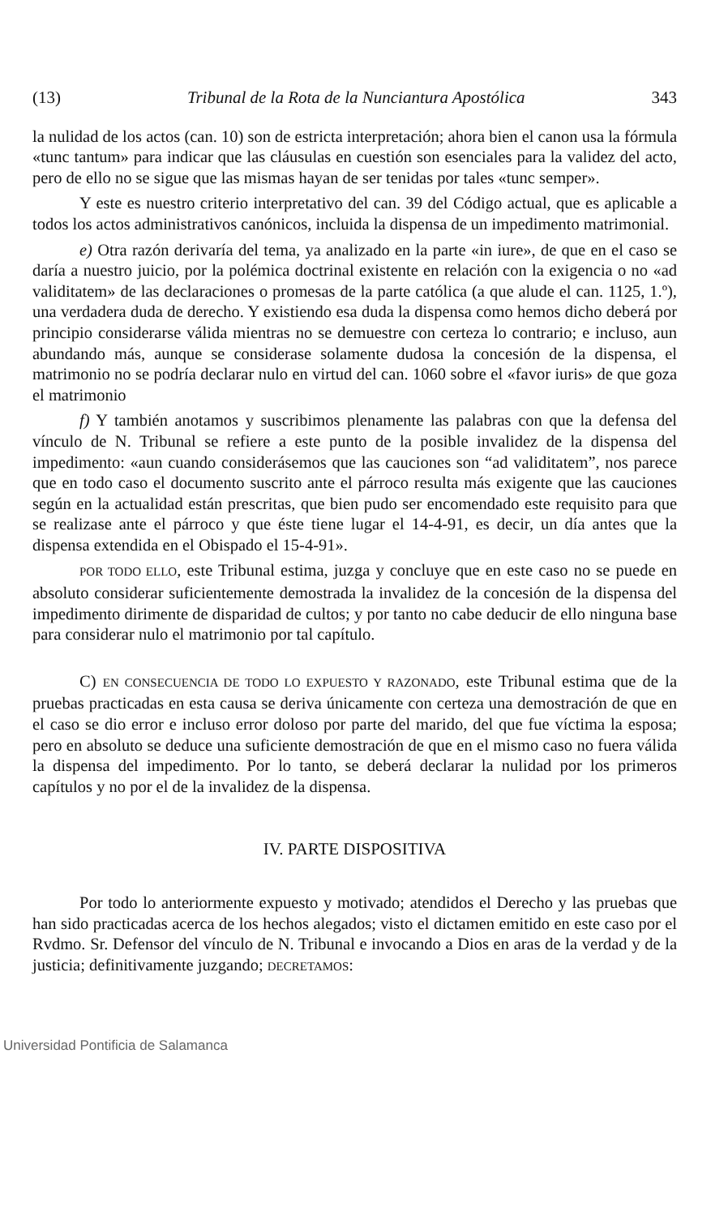(13) Tribunal de la Rota de la Nunciantura Apostólica 343
la nulidad de los actos (can. 10) son de estricta interpretación; ahora bien el canon usa la fórmula «tunc tantum» para indicar que las cláusulas en cuestión son esenciales para la validez del acto, pero de ello no se sigue que las mismas hayan de ser tenidas por tales «tunc semper».
Y este es nuestro criterio interpretativo del can. 39 del Código actual, que es aplicable a todos los actos administrativos canónicos, incluida la dispensa de un impedimento matrimonial.
e) Otra razón derivaría del tema, ya analizado en la parte «in iure», de que en el caso se daría a nuestro juicio, por la polémica doctrinal existente en relación con la exigencia o no «ad validitatem» de las declaraciones o promesas de la parte católica (a que alude el can. 1125, 1.º), una verdadera duda de derecho. Y existiendo esa duda la dispensa como hemos dicho deberá por principio considerarse válida mientras no se demuestre con certeza lo contrario; e incluso, aun abundando más, aunque se considerase solamente dudosa la concesión de la dispensa, el matrimonio no se podría declarar nulo en virtud del can. 1060 sobre el «favor iuris» de que goza el matrimonio
f) Y también anotamos y suscribimos plenamente las palabras con que la defensa del vínculo de N. Tribunal se refiere a este punto de la posible invalidez de la dispensa del impedimento: «aun cuando considerásemos que las cauciones son “ad validitatem”, nos parece que en todo caso el documento suscrito ante el párroco resulta más exigente que las cauciones según en la actualidad están prescritas, que bien pudo ser encomendado este requisito para que se realizase ante el párroco y que éste tiene lugar el 14-4-91, es decir, un día antes que la dispensa extendida en el Obispado el 15-4-91».
POR TODO ELLO, este Tribunal estima, juzga y concluye que en este caso no se puede en absoluto considerar suficientemente demostrada la invalidez de la concesión de la dispensa del impedimento dirimente de disparidad de cultos; y por tanto no cabe deducir de ello ninguna base para considerar nulo el matrimonio por tal capítulo.
C) EN CONSECUENCIA DE TODO LO EXPUESTO Y RAZONADO, este Tribunal estima que de la pruebas practicadas en esta causa se deriva únicamente con certeza una demostración de que en el caso se dio error e incluso error doloso por parte del marido, del que fue víctima la esposa; pero en absoluto se deduce una suficiente demostración de que en el mismo caso no fuera válida la dispensa del impedimento. Por lo tanto, se deberá declarar la nulidad por los primeros capítulos y no por el de la invalidez de la dispensa.
IV. PARTE DISPOSITIVA
Por todo lo anteriormente expuesto y motivado; atendidos el Derecho y las pruebas que han sido practicadas acerca de los hechos alegados; visto el dictamen emitido en este caso por el Rvdmo. Sr. Defensor del vínculo de N. Tribunal e invocando a Dios en aras de la verdad y de la justicia; definitivamente juzgando; DECRETAMOS:
Universidad Pontificia de Salamanca